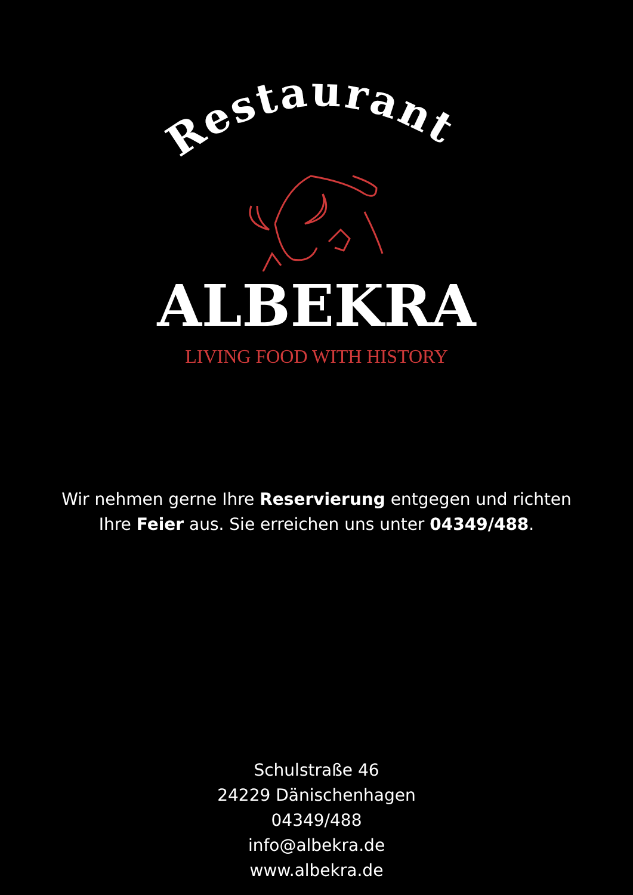Restaurant
ALBEKRA
LIVING FOOD WITH HISTORY
Wir nehmen gerne Ihre Reservierung entgegen und richten
Ihre Feier aus. Sie erreichen uns unter 04349/488.
Schulstraße 46
24229 Dänischenhagen
04349/488
info@albekra.de
www.albekra.de